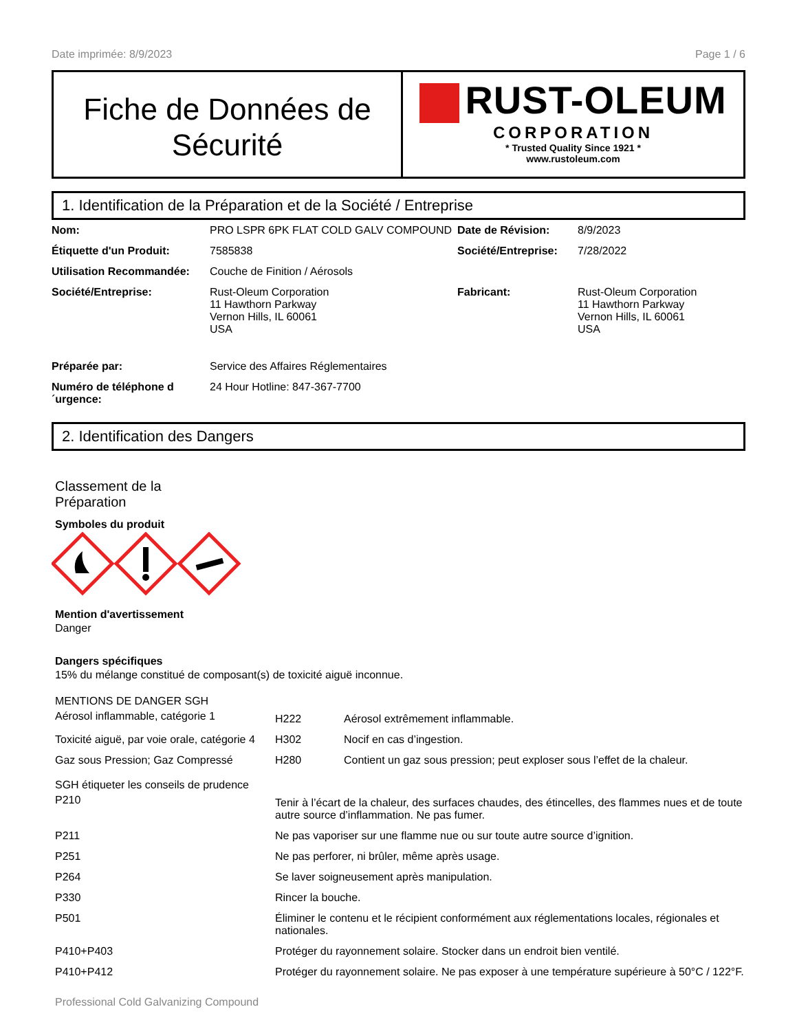Date imprimée: 8/9/2023 Page 1 / 6
Fiche de Données de Sécurité
RUST-OLEUM
CORPORATION
* Trusted Quality Since 1921 *
www.rustoleum.com
1. Identification de la Préparation et de la Société / Entreprise
| Nom: | PRO LSPR 6PK FLAT COLD GALV COMPOUND | Date de Révision: | 8/9/2023 |
| Étiquette d'un Produit: | 7585838 | Société/Entreprise: | 7/28/2022 |
| Utilisation Recommandée: | Couche de Finition / Aérosols | | |
| Société/Entreprise: | Rust-Oleum Corporation 11 Hawthorn Parkway Vernon Hills, IL 60061 USA | Fabricant: | Rust-Oleum Corporation 11 Hawthorn Parkway Vernon Hills, IL 60061 USA |
| Préparée par: | Service des Affaires Réglementaires | | |
| Numéro de téléphone d ´urgence: | 24 Hour Hotline: 847-367-7700 | | |
2. Identification des Dangers
Classement de la
Préparation
Symboles du produit
Mention d'avertissement
Danger
Dangers spécifiques
15% du mélange constitué de composant(s) de toxicité aiguë inconnue.
MENTIONS DE DANGER SGH
| Aérosol inflammable, catégorie 1 | H222 | Aérosol extrêmement inflammable. |
| Toxicité aiguë, par voie orale, catégorie 4 | H302 | Nocif en cas d’ingestion. |
| Gaz sous Pression; Gaz Compressé | H280 | Contient un gaz sous pression; peut exploser sous l’effet de la chaleur. |
SGH étiqueter les conseils de prudence
| P210 | Tenir à l’écart de la chaleur, des surfaces chaudes, des étincelles, des flammes nues et de toute autre source d’inflammation. Ne pas fumer. |
| P211 | Ne pas vaporiser sur une flamme nue ou sur toute autre source d’ignition. |
| P251 | Ne pas perforer, ni brûler, même après usage. |
| P264 | Se laver soigneusement après manipulation. |
| P330 | Rincer la bouche. |
| P501 | Éliminer le contenu et le récipient conformément aux réglementations locales, régionales et nationales. |
| P410+P403 | Protéger du rayonnement solaire. Stocker dans un endroit bien ventilé. |
| P410+P412 | Protéger du rayonnement solaire. Ne pas exposer à une température supérieure à 50°C / 122°F. |
Professional Cold Galvanizing Compound